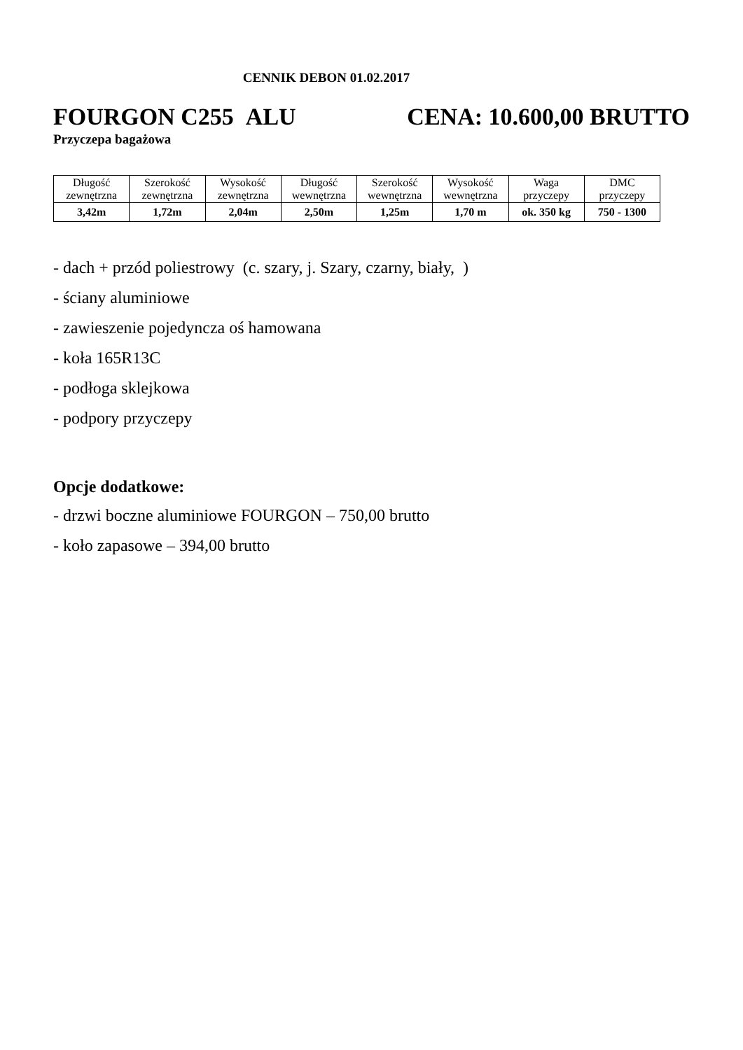CENNIK DEBON 01.02.2017
FOURGON C255 ALU CENA: 10.600,00 BRUTTO
Przyczepa bagażowa
| Długość zewnętrzna | Szerokość zewnętrzna | Wysokość zewnętrzna | Długość wewnętrzna | Szerokość wewnętrzna | Wysokość wewnętrzna | Waga przyczepy | DMC przyczepy |
| 3,42m | 1,72m | 2,04m | 2,50m | 1,25m | 1,70 m | ok. 350 kg | 750 - 1300 |
- dach + przód poliestrowy (c. szary, j. Szary, czarny, biały, )
- ściany aluminiowe
- zawieszenie pojedyncza oś hamowana
- koła 165R13C
- podłoga sklejkowa
- podpory przyczepy
Opcje dodatkowe:
- drzwi boczne aluminiowe FOURGON – 750,00 brutto
- koło zapasowe – 394,00 brutto